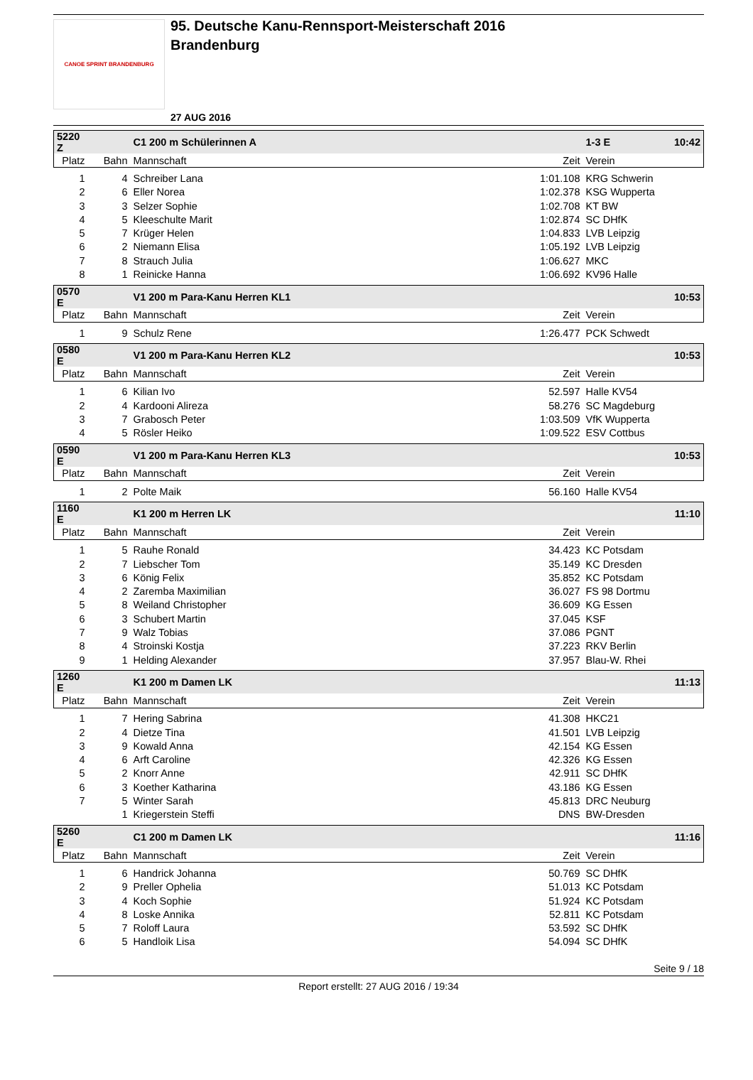CANOE SPRINT BRANDENBURG
95. Deutsche Kanu-Rennsport-Meisterschaft 2016
Brandenburg
27 AUG 2016
| 5220 Z | | C1 200 m Schülerinnen A | | 1-3 E | 10:42 |
| Platz | Bahn | Mannschaft | Zeit | Verein | |
| 1 | 4 | Schreiber Lana | 1:01.108 | KRG Schwerin | |
| 2 | 6 | Eller Norea | 1:02.378 | KSG Wupperta | |
| 3 | 3 | Selzer Sophie | 1:02.708 | KT BW | |
| 4 | 5 | Kleeschulte Marit | 1:02.874 | SC DHfK | |
| 5 | 7 | Krüger Helen | 1:04.833 | LVB Leipzig | |
| 6 | 2 | Niemann Elisa | 1:05.192 | LVB Leipzig | |
| 7 | 8 | Strauch Julia | 1:06.627 | MKC | |
| 8 | 1 | Reinicke Hanna | 1:06.692 | KV96 Halle | |
| 0570 E | | V1 200 m Para-Kanu Herren KL1 | | | 10:53 |
| Platz | Bahn | Mannschaft | Zeit | Verein | |
| 1 | 9 | Schulz Rene | 1:26.477 | PCK Schwedt | |
| 0580 E | | V1 200 m Para-Kanu Herren KL2 | | | 10:53 |
| Platz | Bahn | Mannschaft | Zeit | Verein | |
| 1 | 6 | Kilian Ivo | 52.597 | Halle KV54 | |
| 2 | 4 | Kardooni Alireza | 58.276 | SC Magdeburg | |
| 3 | 7 | Grabosch Peter | 1:03.509 | VfK Wupperta | |
| 4 | 5 | Rösler Heiko | 1:09.522 | ESV Cottbus | |
| 0590 E | | V1 200 m Para-Kanu Herren KL3 | | | 10:53 |
| Platz | Bahn | Mannschaft | Zeit | Verein | |
| 1 | 2 | Polte Maik | 56.160 | Halle KV54 | |
| 1160 E | | K1 200 m Herren LK | | | 11:10 |
| Platz | Bahn | Mannschaft | Zeit | Verein | |
| 1 | 5 | Rauhe Ronald | 34.423 | KC Potsdam | |
| 2 | 7 | Liebscher Tom | 35.149 | KC Dresden | |
| 3 | 6 | König Felix | 35.852 | KC Potsdam | |
| 4 | 2 | Zaremba Maximilian | 36.027 | FS 98 Dortmu | |
| 5 | 8 | Weiland Christopher | 36.609 | KG Essen | |
| 6 | 3 | Schubert Martin | 37.045 | KSF | |
| 7 | 9 | Walz Tobias | 37.086 | PGNT | |
| 8 | 4 | Stroinski Kostja | 37.223 | RKV Berlin | |
| 9 | 1 | Helding Alexander | 37.957 | Blau-W. Rhei | |
| 1260 E | | K1 200 m Damen LK | | | 11:13 |
| Platz | Bahn | Mannschaft | Zeit | Verein | |
| 1 | 7 | Hering Sabrina | 41.308 | HKC21 | |
| 2 | 4 | Dietze Tina | 41.501 | LVB Leipzig | |
| 3 | 9 | Kowald Anna | 42.154 | KG Essen | |
| 4 | 6 | Arft Caroline | 42.326 | KG Essen | |
| 5 | 2 | Knorr Anne | 42.911 | SC DHfK | |
| 6 | 3 | Koether Katharina | 43.186 | KG Essen | |
| 7 | 5 | Winter Sarah | 45.813 | DRC Neuburg | |
| | 1 | Kriegerstein Steffi | DNS | BW-Dresden | |
| 5260 E | | C1 200 m Damen LK | | | 11:16 |
| Platz | Bahn | Mannschaft | Zeit | Verein | |
| 1 | 6 | Handrick Johanna | 50.769 | SC DHfK | |
| 2 | 9 | Preller Ophelia | 51.013 | KC Potsdam | |
| 3 | 4 | Koch Sophie | 51.924 | KC Potsdam | |
| 4 | 8 | Loske Annika | 52.811 | KC Potsdam | |
| 5 | 7 | Roloff Laura | 53.592 | SC DHfK | |
| 6 | 5 | Handloik Lisa | 54.094 | SC DHfK | |
Seite 9 / 18
Report erstellt: 27 AUG 2016 / 19:34